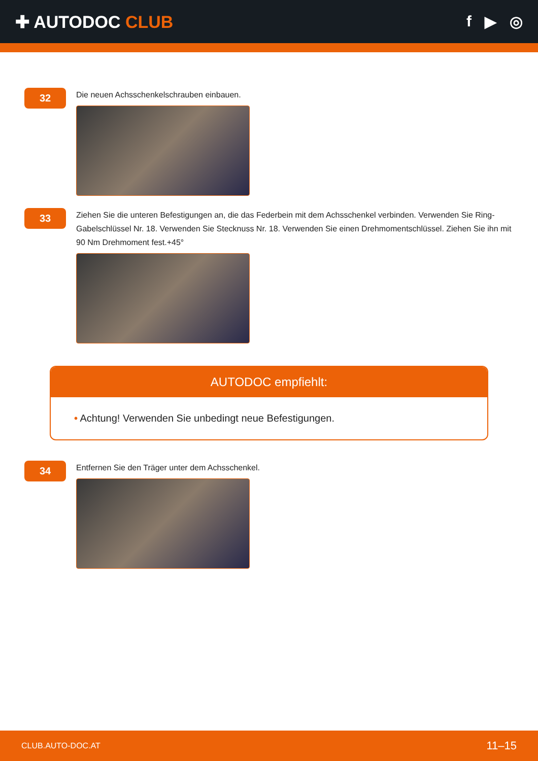✚ AUTODOC CLUB f ▶ ◎
32
Die neuen Achsschenkelschrauben einbauen.
33
Ziehen Sie die unteren Befestigungen an, die das Federbein mit dem Achsschenkel verbinden. Verwenden Sie Ring-Gabelschlüssel Nr. 18. Verwenden Sie Stecknuss Nr. 18. Verwenden Sie einen Drehmomentschlüssel. Ziehen Sie ihn mit 90 Nm Drehmoment fest.+45°
AUTODOC empfiehlt:
• Achtung! Verwenden Sie unbedingt neue Befestigungen.
34
Entfernen Sie den Träger unter dem Achsschenkel.
CLUB.AUTO-DOC.AT 11–15